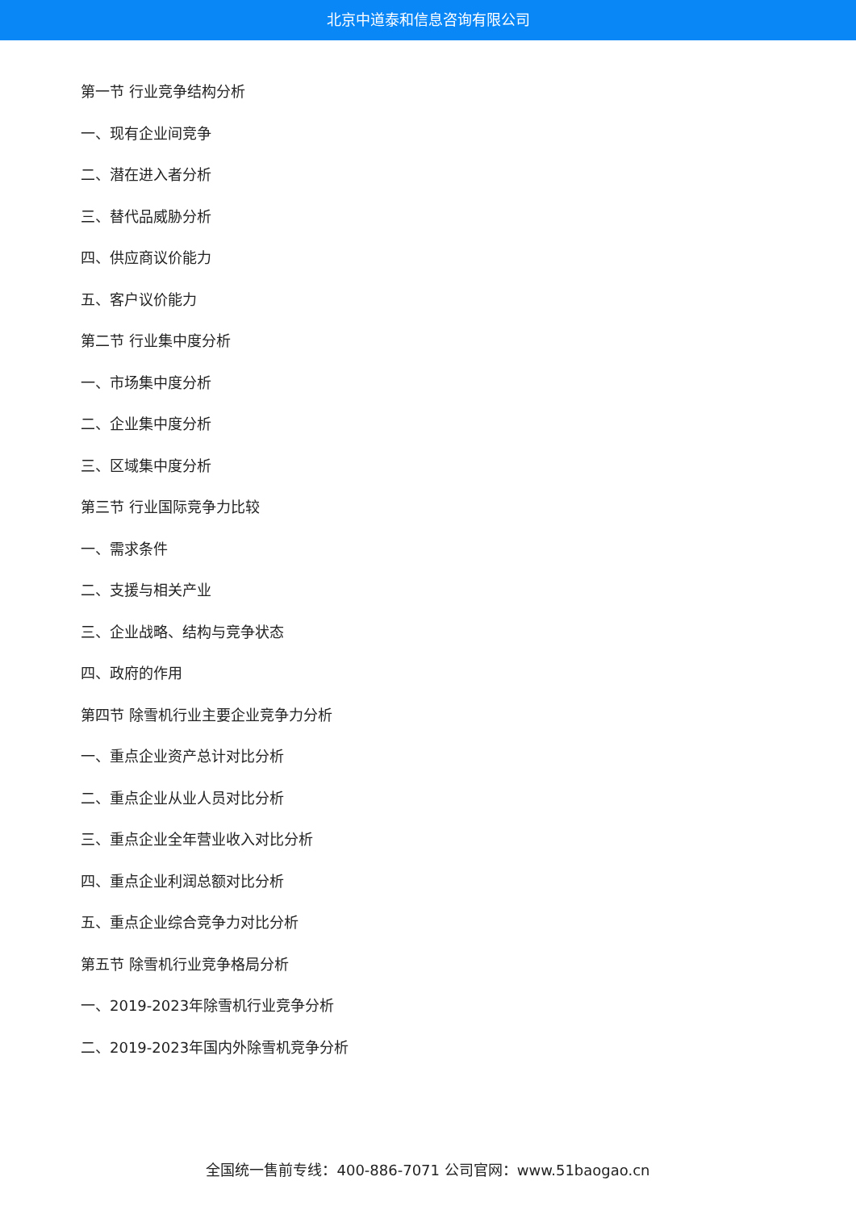北京中道泰和信息咨询有限公司
第一节 行业竞争结构分析
一、现有企业间竞争
二、潜在进入者分析
三、替代品威胁分析
四、供应商议价能力
五、客户议价能力
第二节 行业集中度分析
一、市场集中度分析
二、企业集中度分析
三、区域集中度分析
第三节 行业国际竞争力比较
一、需求条件
二、支援与相关产业
三、企业战略、结构与竞争状态
四、政府的作用
第四节 除雪机行业主要企业竞争力分析
一、重点企业资产总计对比分析
二、重点企业从业人员对比分析
三、重点企业全年营业收入对比分析
四、重点企业利润总额对比分析
五、重点企业综合竞争力对比分析
第五节 除雪机行业竞争格局分析
一、2019-2023年除雪机行业竞争分析
二、2019-2023年国内外除雪机竞争分析
全国统一售前专线：400-886-7071 公司官网：www.51baogao.cn